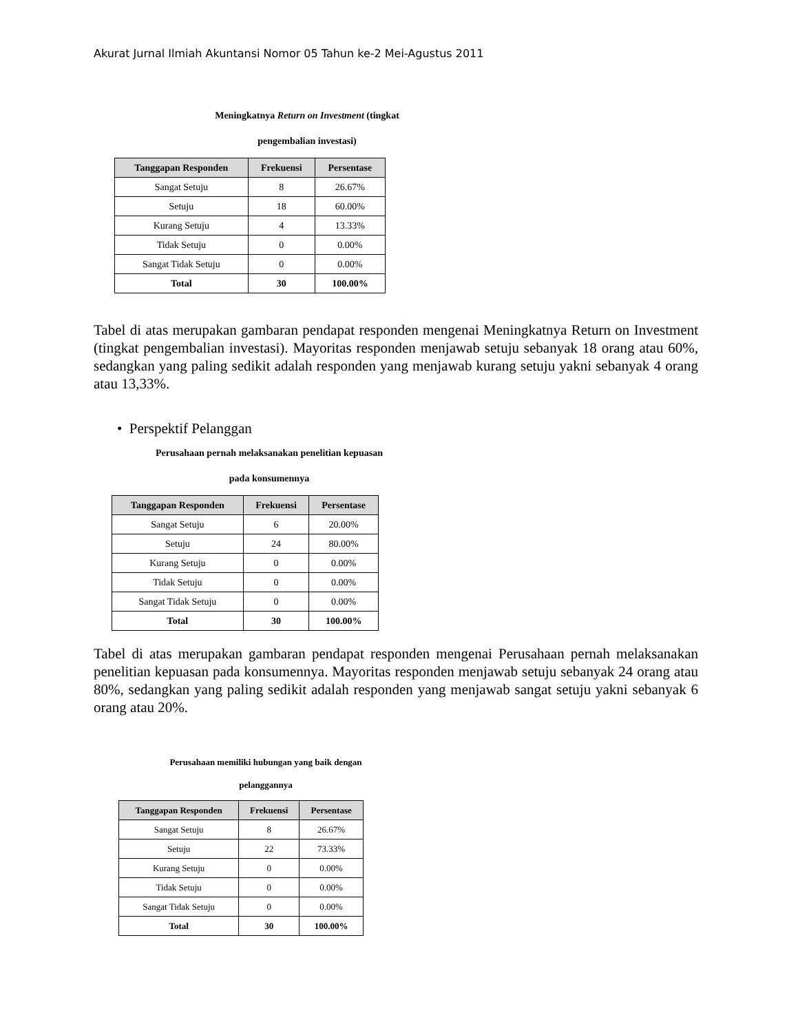Akurat Jurnal Ilmiah Akuntansi Nomor 05 Tahun ke-2 Mei-Agustus 2011
Meningkatnya Return on Investment (tingkat
pengembalian investasi)
| Tanggapan Responden | Frekuensi | Persentase |
| --- | --- | --- |
| Sangat Setuju | 8 | 26.67% |
| Setuju | 18 | 60.00% |
| Kurang Setuju | 4 | 13.33% |
| Tidak Setuju | 0 | 0.00% |
| Sangat Tidak Setuju | 0 | 0.00% |
| Total | 30 | 100.00% |
Tabel di atas merupakan gambaran pendapat responden mengenai Meningkatnya Return on Investment (tingkat pengembalian investasi). Mayoritas responden menjawab setuju sebanyak 18 orang atau 60%, sedangkan yang paling sedikit adalah responden yang menjawab kurang setuju yakni sebanyak 4 orang atau 13,33%.
• Perspektif Pelanggan
Perusahaan pernah melaksanakan penelitian kepuasan
pada konsumennya
| Tanggapan Responden | Frekuensi | Persentase |
| --- | --- | --- |
| Sangat Setuju | 6 | 20.00% |
| Setuju | 24 | 80.00% |
| Kurang Setuju | 0 | 0.00% |
| Tidak Setuju | 0 | 0.00% |
| Sangat Tidak Setuju | 0 | 0.00% |
| Total | 30 | 100.00% |
Tabel di atas merupakan gambaran pendapat responden mengenai Perusahaan pernah melaksanakan penelitian kepuasan pada konsumennya. Mayoritas responden menjawab setuju sebanyak 24 orang atau 80%, sedangkan yang paling sedikit adalah responden yang menjawab sangat setuju yakni sebanyak 6 orang atau 20%.
Perusahaan memiliki hubungan yang baik dengan
pelanggannya
| Tanggapan Responden | Frekuensi | Persentase |
| --- | --- | --- |
| Sangat Setuju | 8 | 26.67% |
| Setuju | 22 | 73.33% |
| Kurang Setuju | 0 | 0.00% |
| Tidak Setuju | 0 | 0.00% |
| Sangat Tidak Setuju | 0 | 0.00% |
| Total | 30 | 100.00% |